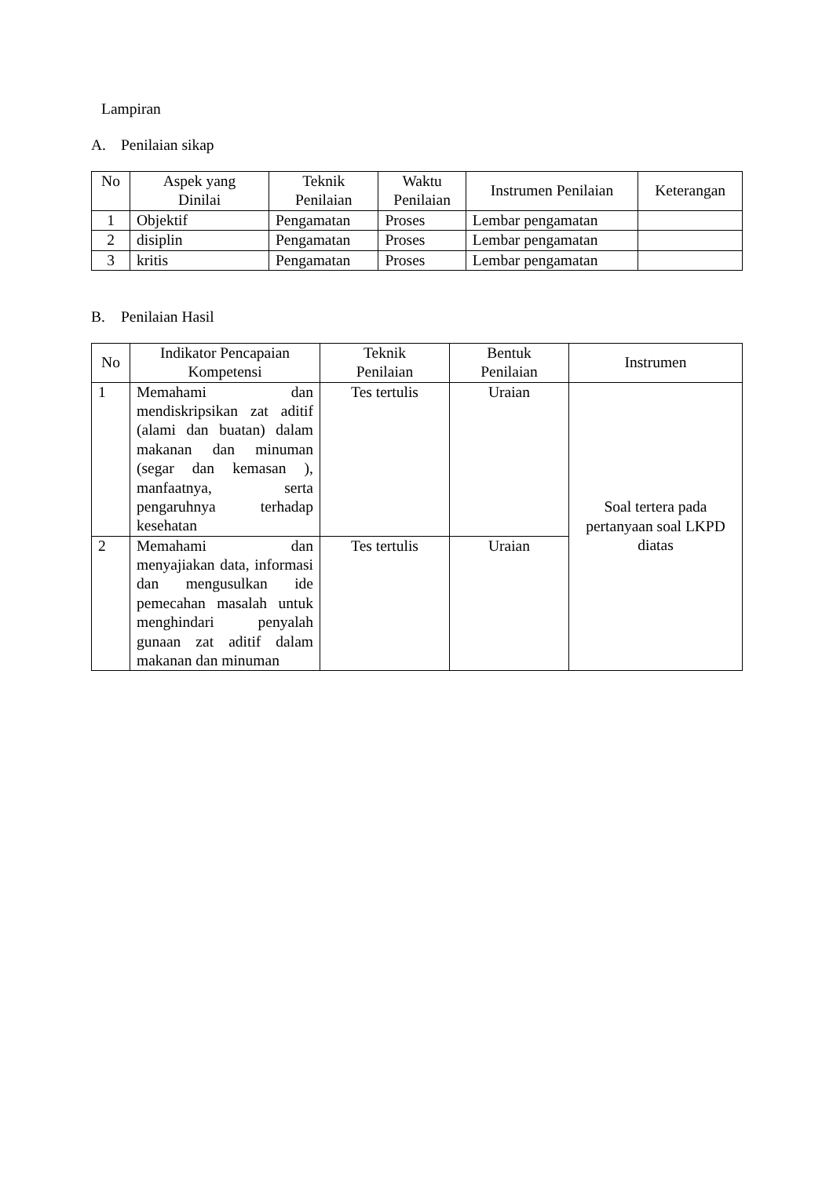Lampiran
A. Penilaian sikap
| No | Aspek yang Dinilai | Teknik Penilaian | Waktu Penilaian | Instrumen Penilaian | Keterangan |
| --- | --- | --- | --- | --- | --- |
| 1 | Objektif | Pengamatan | Proses | Lembar pengamatan | |
| 2 | disiplin | Pengamatan | Proses | Lembar pengamatan | |
| 3 | kritis | Pengamatan | Proses | Lembar pengamatan | |
B. Penilaian Hasil
| No | Indikator Pencapaian Kompetensi | Teknik Penilaian | Bentuk Penilaian | Instrumen |
| --- | --- | --- | --- | --- |
| 1 | Memahami dan mendiskripsikan zat aditif (alami dan buatan) dalam makanan dan minuman (segar dan kemasan ), manfaatnya, serta pengaruhnya terhadap kesehatan | Tes tertulis | Uraian | Soal tertera pada pertanyaan soal LKPD diatas |
| 2 | Memahami dan menyajiakan data, informasi dan mengusulkan ide pemecahan masalah untuk menghindari penyalah gunaan zat aditif dalam makanan dan minuman | Tes tertulis | Uraian | |